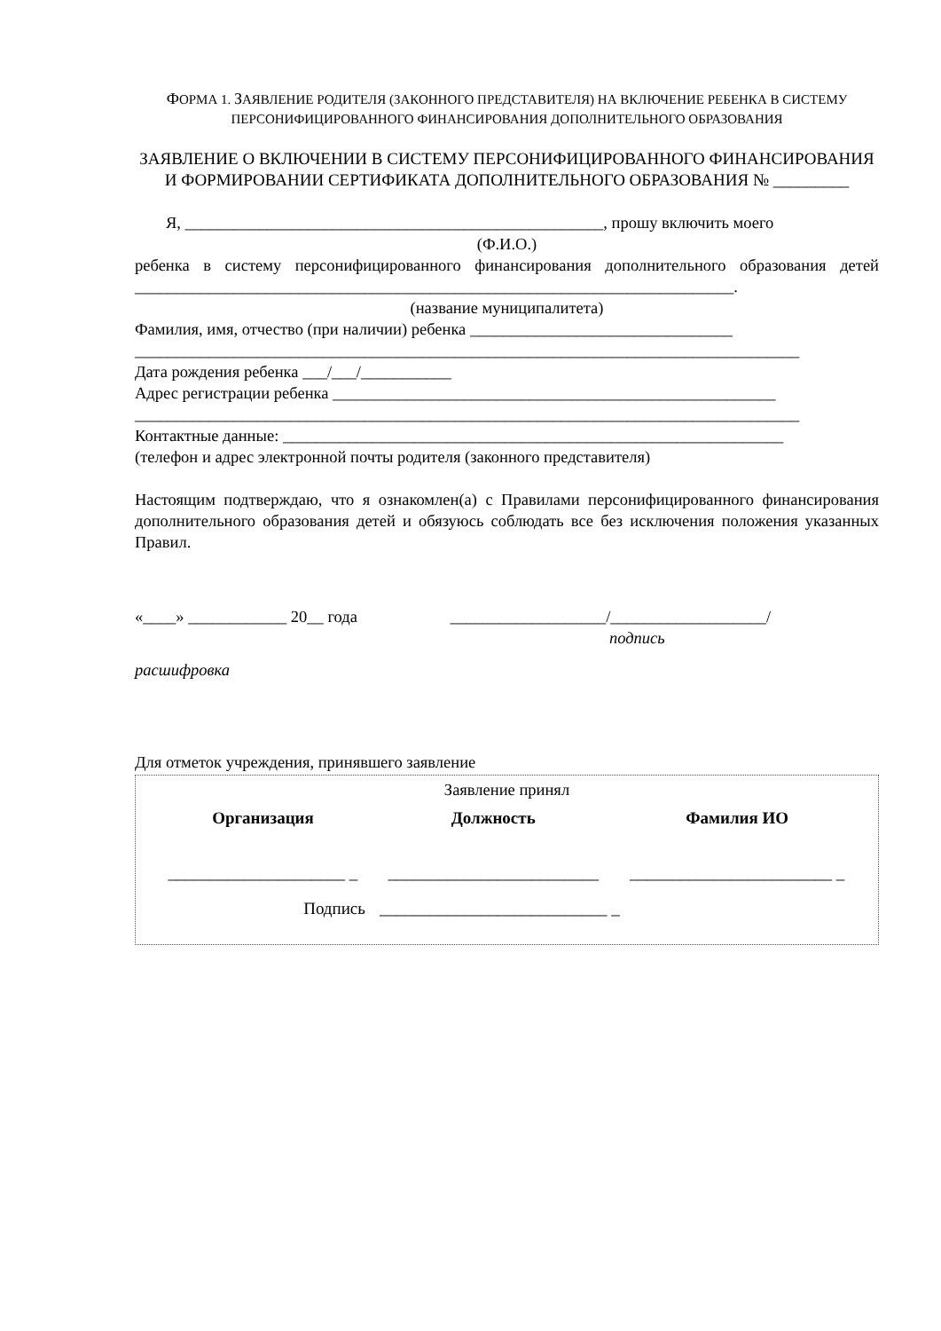ФОРМА 1. ЗАЯВЛЕНИЕ РОДИТЕЛЯ (ЗАКОННОГО ПРЕДСТАВИТЕЛЯ) НА ВКЛЮЧЕНИЕ РЕБЕНКА В СИСТЕМУ ПЕРСОНИФИЦИРОВАННОГО ФИНАНСИРОВАНИЯ ДОПОЛНИТЕЛЬНОГО ОБРАЗОВАНИЯ
ЗАЯВЛЕНИЕ О ВКЛЮЧЕНИИ В СИСТЕМУ ПЕРСОНИФИЦИРОВАННОГО ФИНАНСИРОВАНИЯ И ФОРМИРОВАНИИ СЕРТИФИКАТА ДОПОЛНИТЕЛЬНОГО ОБРАЗОВАНИЯ № _________
Я, ___________________________________________________, прошу включить моего
(Ф.И.О.)
ребенка в систему персонифицированного финансирования дополнительного образования детей _________________________________________________________________________.
(название муниципалитета)
Фамилия, имя, отчество (при наличии) ребенка ________________________________
_________________________________________________________________________________
Дата рождения ребенка ___/___/___________
Адрес регистрации ребенка ______________________________________________________
_________________________________________________________________________________
Контактные данные: _____________________________________________________________
(телефон и адрес электронной почты родителя (законного представителя)
Настоящим подтверждаю, что я ознакомлен(а) с Правилами персонифицированного финансирования дополнительного образования детей и обязуюсь соблюдать все без исключения положения указанных Правил.
«____» ____________ 20__ года ___________________/___________________/
подпись
расшифровка
Для отметок учреждения, принявшего заявление
Заявление принял
| Организация | Должность | Фамилия ИО |
| --- | --- | --- |
| _____________________ _ | _________________________ | ________________________ _ |
| Подпись | ___________________________ _ | |